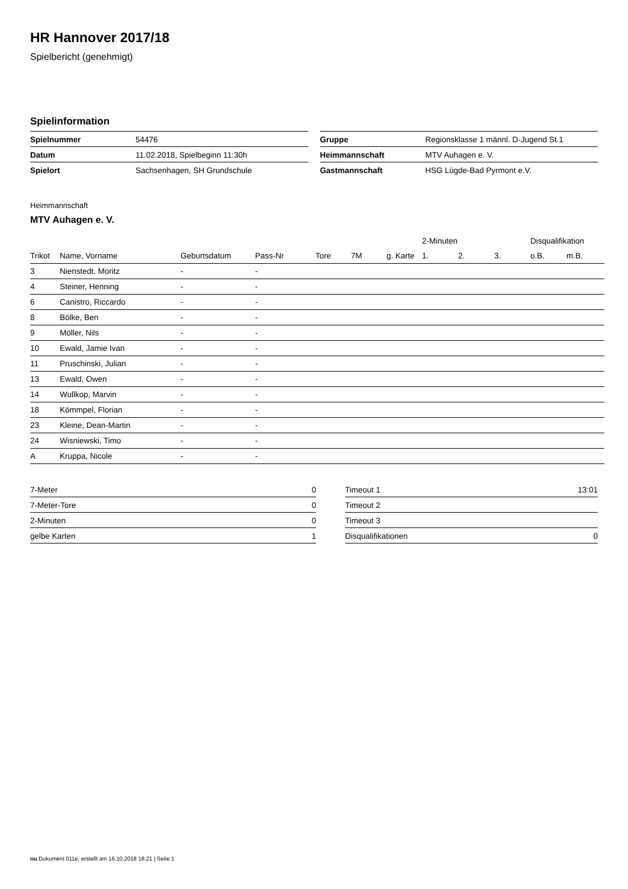HR Hannover 2017/18
Spielbericht (genehmigt)
Spielinformation
| Spielnummer | 54476 |
| Datum | 11.02.2018, Spielbeginn 11:30h |
| Spielort | Sachsenhagen, SH Grundschule |
| Gruppe | Regionsklasse 1 männl. D-Jugend St.1 |
| Heimmannschaft | MTV Auhagen e. V. |
| Gastmannschaft | HSG Lügde-Bad Pyrmont e.V. |
Heimmannschaft
MTV Auhagen e. V.
| | | | | | | | 2-Minuten | | | Disqualifikation | |
| --- | --- | --- | --- | --- | --- | --- | --- | --- | --- | --- | --- |
| Trikot | Name, Vorname | Geburtsdatum | Pass-Nr | Tore | 7M | g. Karte | 1. | 2. | 3. | o.B. | m.B. |
| 3 | Nienstedt, Moritz | - | - | | | | | | | | |
| 4 | Steiner, Henning | - | - | | | | | | | | |
| 6 | Canistro, Riccardo | - | - | | | | | | | | |
| 8 | Bölke, Ben | - | - | | | | | | | | |
| 9 | Möller, Nils | - | - | | | | | | | | |
| 10 | Ewald, Jamie Ivan | - | - | | | | | | | | |
| 11 | Pruschinski, Julian | - | - | | | | | | | | |
| 13 | Ewald, Owen | - | - | | | | | | | | |
| 14 | Wullkop, Marvin | - | - | | | | | | | | |
| 18 | Kömmpel, Florian | - | - | | | | | | | | |
| 23 | Kleine, Dean-Martin | - | - | | | | | | | | |
| 24 | Wisniewski, Timo | - | - | | | | | | | | |
| A | Kruppa, Nicole | - | - | | | | | | | | |
| 7-Meter | 0 |
| 7-Meter-Tore | 0 |
| 2-Minuten | 0 |
| gelbe Karten | 1 |
| Timeout 1 | 13:01 |
| Timeout 2 | |
| Timeout 3 | |
| Disqualifikationen | 0 |
nu.Dokument 011e, erstellt am 16.10.2018 18:21 | Seite 1